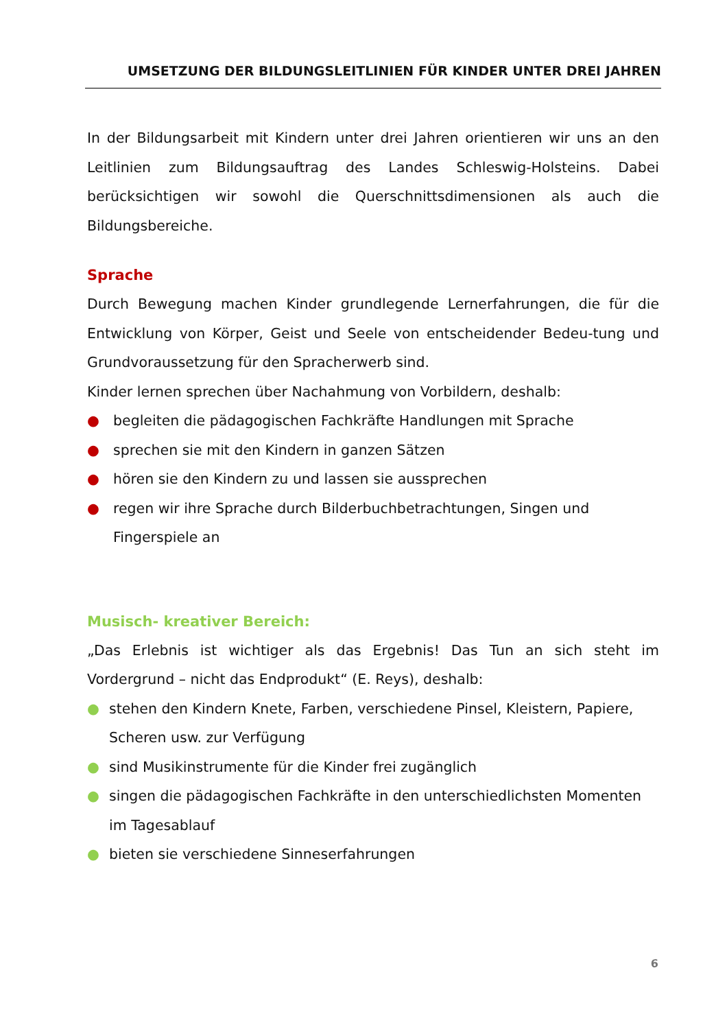UMSETZUNG DER BILDUNGSLEITLINIEN FÜR KINDER UNTER DREI JAHREN
In der Bildungsarbeit mit Kindern unter drei Jahren orientieren wir uns an den Leitlinien zum Bildungsauftrag des Landes Schleswig-Holsteins. Dabei berücksichtigen wir sowohl die Querschnittsdimensionen als auch die Bildungsbereiche.
Sprache
Durch Bewegung machen Kinder grundlegende Lernerfahrungen, die für die Entwicklung von Körper, Geist und Seele von entscheidender Bedeu-tung und Grundvoraussetzung für den Spracherwerb sind.
Kinder lernen sprechen über Nachahmung von Vorbildern, deshalb:
● begleiten die pädagogischen Fachkräfte Handlungen mit Sprache
● sprechen sie mit den Kindern in ganzen Sätzen
● hören sie den Kindern zu und lassen sie aussprechen
● regen wir ihre Sprache durch Bilderbuchbetrachtungen, Singen und Fingerspiele an
Musisch- kreativer Bereich:
„Das Erlebnis ist wichtiger als das Ergebnis! Das Tun an sich steht im Vordergrund – nicht das Endprodukt“ (E. Reys), deshalb:
● stehen den Kindern Knete, Farben, verschiedene Pinsel, Kleistern, Papiere, Scheren usw. zur Verfügung
● sind Musikinstrumente für die Kinder frei zugänglich
● singen die pädagogischen Fachkräfte in den unterschiedlichsten Momenten im Tagesablauf
● bieten sie verschiedene Sinneserfahrungen
6